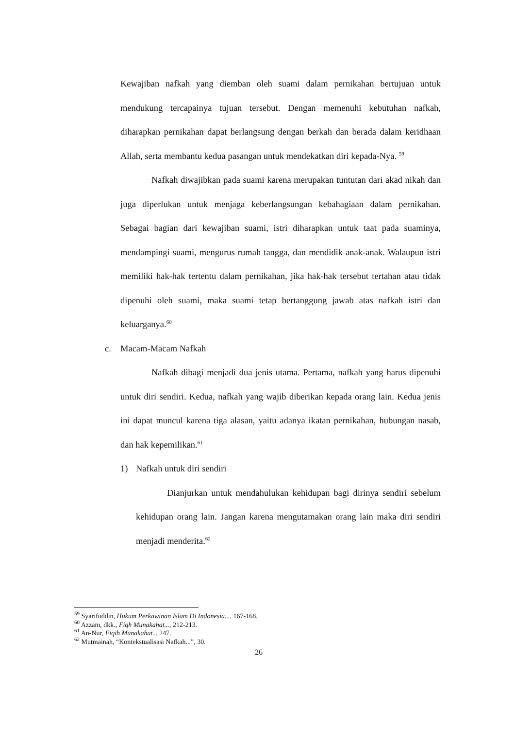Kewajiban nafkah yang diemban oleh suami dalam pernikahan bertujuan untuk mendukung tercapainya tujuan tersebut. Dengan memenuhi kebutuhan nafkah, diharapkan pernikahan dapat berlangsung dengan berkah dan berada dalam keridhaan Allah, serta membantu kedua pasangan untuk mendekatkan diri kepada-Nya. <sup>59</sup>
Nafkah diwajibkan pada suami karena merupakan tuntutan dari akad nikah dan juga diperlukan untuk menjaga keberlangsungan kebahagiaan dalam pernikahan. Sebagai bagian dari kewajiban suami, istri diharapkan untuk taat pada suaminya, mendampingi suami, mengurus rumah tangga, dan mendidik anak-anak. Walaupun istri memiliki hak-hak tertentu dalam pernikahan, jika hak-hak tersebut tertahan atau tidak dipenuhi oleh suami, maka suami tetap bertanggung jawab atas nafkah istri dan keluarganya.<sup>60</sup>
c. Macam-Macam Nafkah
Nafkah dibagi menjadi dua jenis utama. Pertama, nafkah yang harus dipenuhi untuk diri sendiri. Kedua, nafkah yang wajib diberikan kepada orang lain. Kedua jenis ini dapat muncul karena tiga alasan, yaitu adanya ikatan pernikahan, hubungan nasab, dan hak kepemilikan.<sup>61</sup>
1) Nafkah untuk diri sendiri
Dianjurkan untuk mendahulukan kehidupan bagi dirinya sendiri sebelum kehidupan orang lain. Jangan karena mengutamakan orang lain maka diri sendiri menjadi menderita.<sup>62</sup>
<sup>59</sup> Syarifuddin, Hukum Perkawinan Islam Di Indonesia..., 167-168.
<sup>60</sup> Azzam, dkk., Fiqh Munakahat..., 212-213.
<sup>61</sup> An-Nur, Fiqih Munakahat.., 247.
<sup>62</sup> Mutmainah, “Kontekstualisasi Nafkah...”, 30.
26